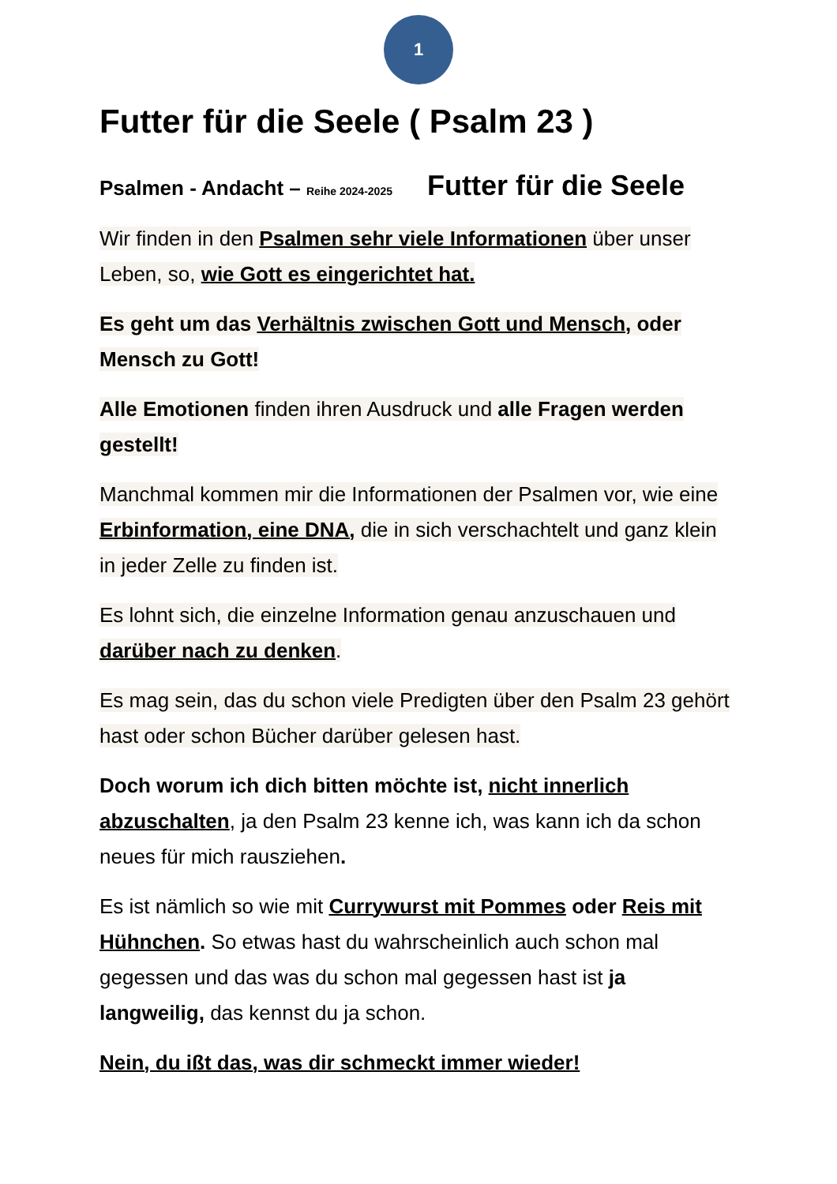1
Futter für die Seele ( Psalm 23 )
Psalmen - Andacht – Reihe 2024-2025 Futter für die Seele
Wir finden in den Psalmen sehr viele Informationen über unser Leben, so, wie Gott es eingerichtet hat.
Es geht um das Verhältnis zwischen Gott und Mensch, oder Mensch zu Gott!
Alle Emotionen finden ihren Ausdruck und alle Fragen werden gestellt!
Manchmal kommen mir die Informationen der Psalmen vor, wie eine Erbinformation, eine DNA, die in sich verschachtelt und ganz klein in jeder Zelle zu finden ist.
Es lohnt sich, die einzelne Information genau anzuschauen und darüber nach zu denken.
Es mag sein, das du schon viele Predigten über den Psalm 23 gehört hast oder schon Bücher darüber gelesen hast.
Doch worum ich dich bitten möchte ist, nicht innerlich abzuschalten, ja den Psalm 23 kenne ich, was kann ich da schon neues für mich rausziehen.
Es ist nämlich so wie mit Currywurst mit Pommes oder Reis mit Hühnchen. So etwas hast du wahrscheinlich auch schon mal gegessen und das was du schon mal gegessen hast ist ja langweilig, das kennst du ja schon.
Nein, du ißt das, was dir schmeckt immer wieder!